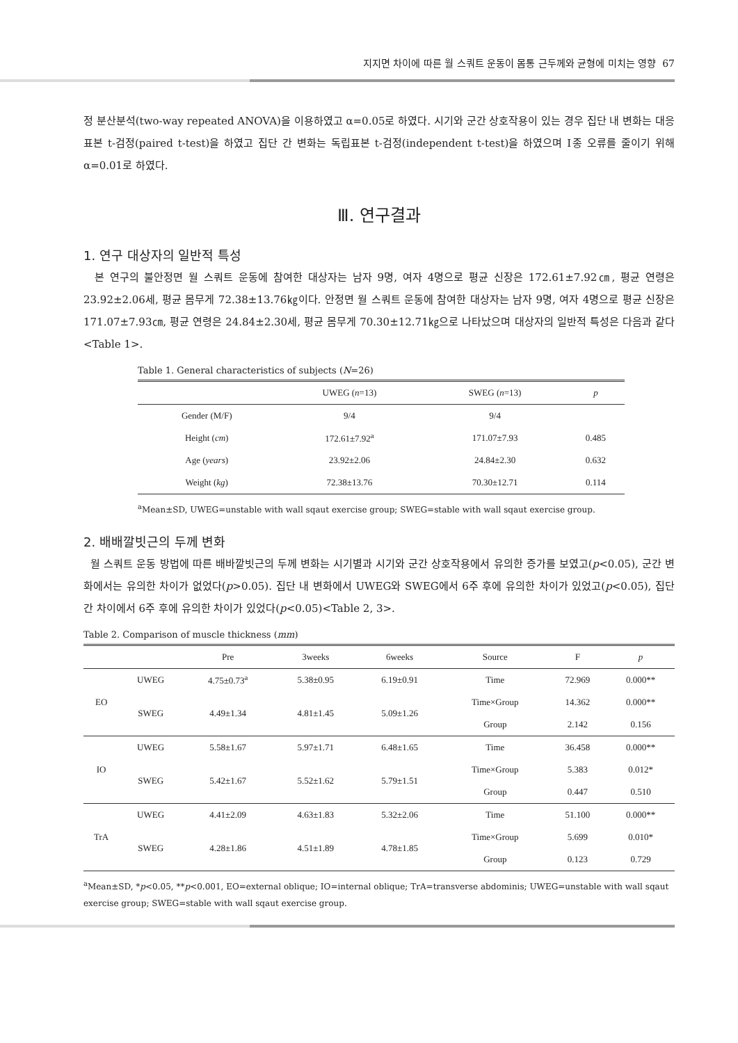지지면 차이에 따른 월 스쿼트 운동이 몸통 근두께와 균형에 미치는 영향 67
정 분산분석(two-way repeated ANOVA)을 이용하였고 α=0.05로 하였다. 시기와 군간 상호작용이 있는 경우 집단 내 변화는 대응표본 t-검정(paired t-test)을 하였고 집단 간 변화는 독립표본 t-검정(independent t-test)을 하였으며 Ⅰ종 오류를 줄이기 위해 α=0.01로 하였다.
Ⅲ. 연구결과
1. 연구 대상자의 일반적 특성
본 연구의 불안정면 월 스쿼트 운동에 참여한 대상자는 남자 9명, 여자 4명으로 평균 신장은 172.61±7.92㎝, 평균 연령은 23.92±2.06세, 평균 몸무게 72.38±13.76㎏이다. 안정면 월 스쿼트 운동에 참여한 대상자는 남자 9명, 여자 4명으로 평균 신장은 171.07±7.93㎝, 평균 연령은 24.84±2.30세, 평균 몸무게 70.30±12.71㎏으로 나타났으며 대상자의 일반적 특성은 다음과 같다<Table 1>.
Table 1. General characteristics of subjects (N=26)
| | UWEG ( n =13) | SWEG ( n =13) | p |
| --- | --- | --- | --- |
| Gender (M/F) | 9/4 | 9/4 | |
| Height ( cm ) | 172.61±7.92<sup>a</sup> | 171.07±7.93 | 0.485 |
| Age ( years ) | 23.92±2.06 | 24.84±2.30 | 0.632 |
| Weight ( kg ) | 72.38±13.76 | 70.30±12.71 | 0.114 |
<sup>a</sup> Mean±SD, UWEG=unstable with wall sqaut exercise group; SWEG=stable with wall sqaut exercise group.
2. 배배깔빗근의 두께 변화
월 스쿼트 운동 방법에 따른 배바깥빗근의 두께 변화는 시기별과 시기와 군간 상호작용에서 유의한 증가를 보였고(p<0.05), 군간 변화에서는 유의한 차이가 없었다(p>0.05). 집단 내 변화에서 UWEG와 SWEG에서 6주 후에 유의한 차이가 있었고(p<0.05), 집단 간 차이에서 6주 후에 유의한 차이가 있었다(p<0.05)<Table 2, 3>.
Table 2. Comparison of muscle thickness (mm)
| | | Pre | 3weeks | 6weeks | Source | F | p |
| --- | --- | --- | --- | --- | --- | --- | --- |
| EO | UWEG | 4.75±0.73<sup>a</sup> | 5.38±0.95 | 6.19±0.91 | Time | 72.969 | 0.000** |
| | SWEG | 4.49±1.34 | 4.81±1.45 | 5.09±1.26 | Time×Group | 14.362 | 0.000** |
| | | | | | Group | 2.142 | 0.156 |
| IO | UWEG | 5.58±1.67 | 5.97±1.71 | 6.48±1.65 | Time | 36.458 | 0.000** |
| | SWEG | 5.42±1.67 | 5.52±1.62 | 5.79±1.51 | Time×Group | 5.383 | 0.012* |
| | | | | | Group | 0.447 | 0.510 |
| TrA | UWEG | 4.41±2.09 | 4.63±1.83 | 5.32±2.06 | Time | 51.100 | 0.000** |
| | SWEG | 4.28±1.86 | 4.51±1.89 | 4.78±1.85 | Time×Group | 5.699 | 0.010* |
| | | | | | Group | 0.123 | 0.729 |
<sup>a</sup> Mean±SD, *p<0.05, **p<0.001, EO=external oblique; IO=internal oblique; TrA=transverse abdominis; UWEG=unstable with wall sqaut exercise group; SWEG=stable with wall sqaut exercise group.